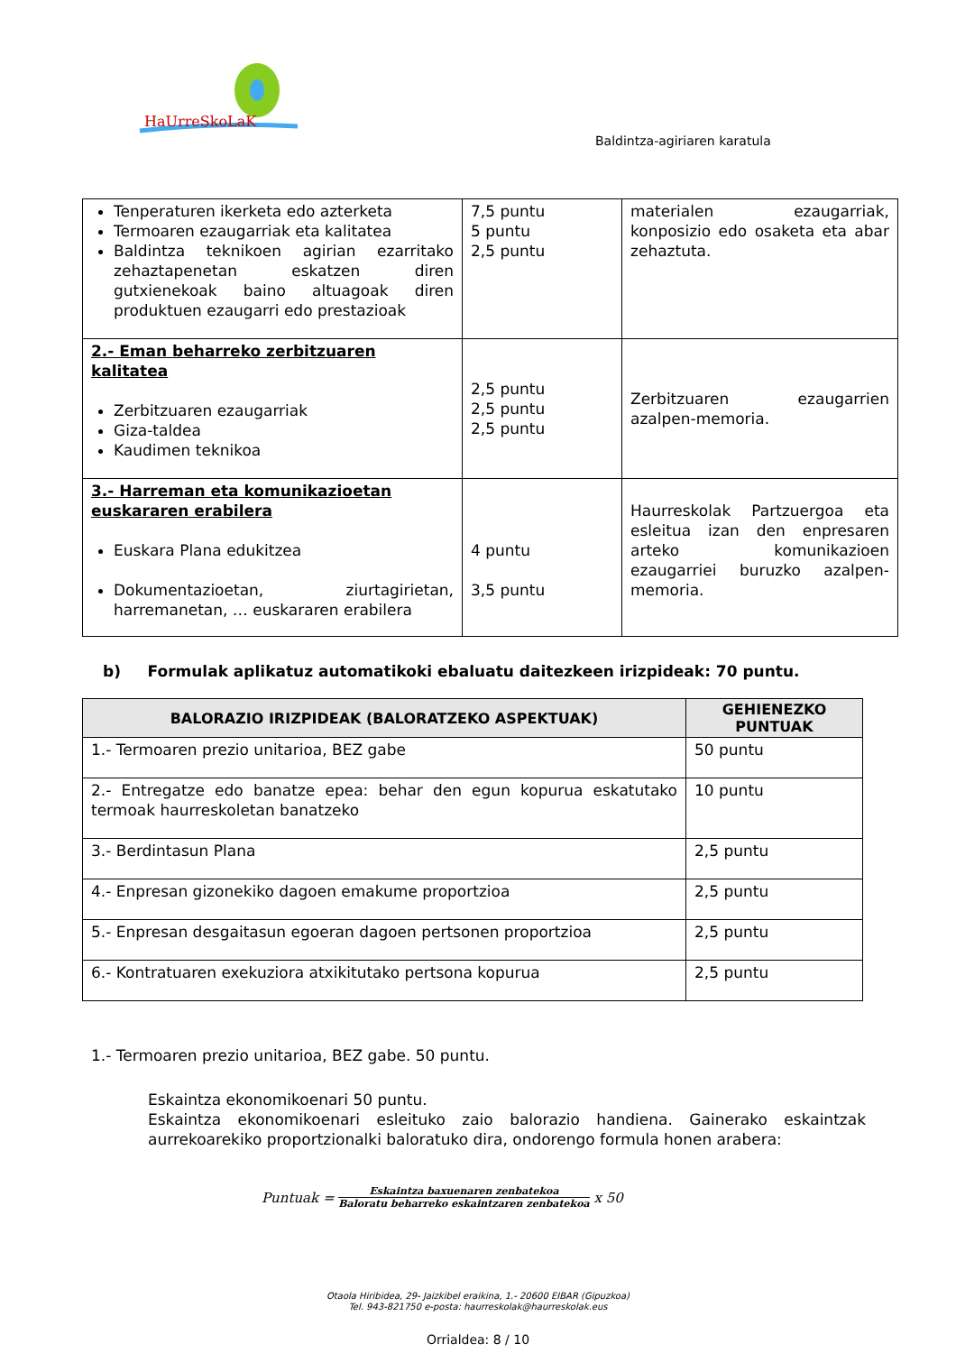HaUrreSkoLaK
Baldintza-agiriaren karatula
| Tenperaturen ikerketa edo azterketa Termoaren ezaugarriak eta kalitatea Baldintza teknikoen agirian ezarritako zehaztapenetan eskatzen diren gutxienekoak baino altuagoak diren produktuen ezaugarri edo prestazioak | 7,5 puntu 5 puntu 2,5 puntu | materialen ezaugarriak, konposizio edo osaketa eta abar zehaztuta. |
| 2.- Eman beharreko zerbitzuaren kalitatea Zerbitzuaren ezaugarriak Giza-taldea Kaudimen teknikoa | 2,5 puntu 2,5 puntu 2,5 puntu | Zerbitzuaren ezaugarrien azalpen-memoria. |
| 3.- Harreman eta komunikazioetan euskararen erabilera Euskara Plana edukitzea Dokumentazioetan, ziurtagirietan, harremanetan, … euskararen erabilera | 4 puntu 3,5 puntu | Haurreskolak Partzuergoa eta esleitua izan den enpresaren arteko komunikazioen ezaugarriei buruzko azalpen-memoria. |
b) Formulak aplikatuz automatikoki ebaluatu daitezkeen irizpideak: 70 puntu.
| BALORAZIO IRIZPIDEAK (BALORATZEKO ASPEKTUAK) | GEHIENEZKO PUNTUAK |
| --- | --- |
| 1.- Termoaren prezio unitarioa, BEZ gabe | 50 puntu |
| 2.- Entregatze edo banatze epea: behar den egun kopurua eskatutako termoak haurreskoletan banatzeko | 10 puntu |
| 3.- Berdintasun Plana | 2,5 puntu |
| 4.- Enpresan gizonekiko dagoen emakume proportzioa | 2,5 puntu |
| 5.- Enpresan desgaitasun egoeran dagoen pertsonen proportzioa | 2,5 puntu |
| 6.- Kontratuaren exekuziora atxikitutako pertsona kopurua | 2,5 puntu |
1.- Termoaren prezio unitarioa, BEZ gabe. 50 puntu.
Eskaintza ekonomikoenari 50 puntu.
Eskaintza ekonomikoenari esleituko zaio balorazio handiena. Gainerako eskaintzak aurrekoarekiko proportzionalki baloratuko dira, ondorengo formula honen arabera:
Puntuak = Eskaintza baxuenaren zenbatekoa Baloratu beharreko eskaintzaren zenbatekoa x 50
Otaola Hiribidea, 29- Jaizkibel eraikina, 1.- 20600 EIBAR (Gipuzkoa)
Tel. 943-821750 e-posta: haurreskolak@haurreskolak.eus
Orrialdea: 8 / 10